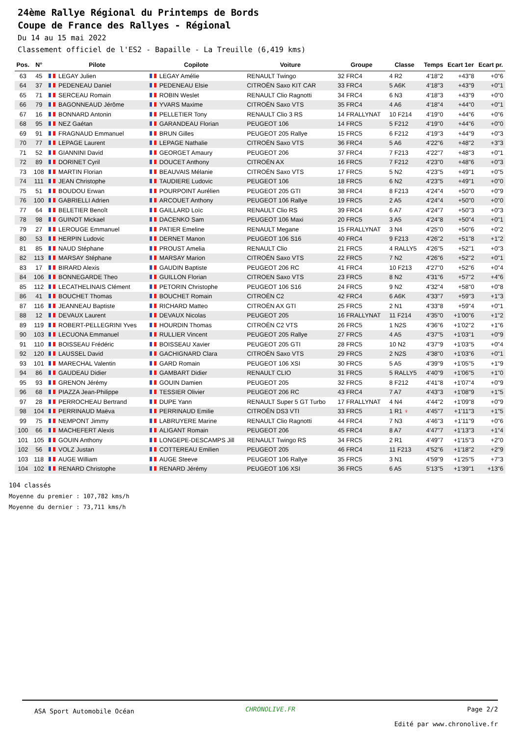24ème Rallye Régional du Printemps de Bords
Coupe de France des Rallyes - Régional
Du 14 au 15 mai 2022
Classement officiel de l'ES2 - Bapaille - La Treuille (6,419 kms)
| Pos. | N° | Pilote | Copilote | Voiture | Groupe | Classe | Temps | Ecart 1er | Ecart pr. |
| --- | --- | --- | --- | --- | --- | --- | --- | --- | --- |
| 63 | 45 | LEGAY Julien | LEGAY Amélie | RENAULT Twingo | 32 FRC4 | 4 R2 | 4'18"2 | +43"8 | +0"6 |
| 64 | 37 | PEDENEAU Daniel | PEDENEAU Elsie | CITROËN Saxo KIT CAR | 33 FRC4 | 5 A6K | 4'18"3 | +43"9 | +0"1 |
| 65 | 71 | SERCEAU Romain | ROBIN Weslet | RENAULT Clio Ragnotti | 34 FRC4 | 6 N3 | 4'18"3 | +43"9 | +0"0 |
| 66 | 79 | BAGONNEAUD Jérôme | YVARS Maxime | CITROËN Saxo VTS | 35 FRC4 | 4 A6 | 4'18"4 | +44"0 | +0"1 |
| 67 | 16 | BONNARD Antonin | PELLETIER Tony | RENAULT Clio 3 RS | 14 FRALLYNAT | 10 F214 | 4'19"0 | +44"6 | +0"6 |
| 68 | 95 | NEZ Gaétan | GARANDEAU Florian | PEUGEOT 106 | 14 FRC5 | 5 F212 | 4'19"0 | +44"6 | +0"0 |
| 69 | 91 | FRAGNAUD Emmanuel | BRUN Gilles | PEUGEOT 205 Rallye | 15 FRC5 | 6 F212 | 4'19"3 | +44"9 | +0"3 |
| 70 | 77 | LEPAGE Laurent | LEPAGE Nathalie | CITROËN Saxo VTS | 36 FRC4 | 5 A6 | 4'22"6 | +48"2 | +3"3 |
| 71 | 52 | GIANNINI David | GEORGET Amaury | PEUGEOT 206 | 37 FRC4 | 7 F213 | 4'22"7 | +48"3 | +0"1 |
| 72 | 89 | DORINET Cyril | DOUCET Anthony | CITROËN AX | 16 FRC5 | 7 F212 | 4'23"0 | +48"6 | +0"3 |
| 73 | 108 | MARTIN Florian | BEAUVAIS Mélanie | CITROËN Saxo VTS | 17 FRC5 | 5 N2 | 4'23"5 | +49"1 | +0"5 |
| 74 | 111 | JEAN Christophe | TAUDIERE Ludovic | PEUGEOT 106 | 18 FRC5 | 6 N2 | 4'23"5 | +49"1 | +0"0 |
| 75 | 51 | BOUDOU Erwan | POURPOINT Aurélien | PEUGEOT 205 GTI | 38 FRC4 | 8 F213 | 4'24"4 | +50"0 | +0"9 |
| 76 | 100 | GABRIELLI Adrien | ARCOUET Anthony | PEUGEOT 106 Rallye | 19 FRC5 | 2 A5 | 4'24"4 | +50"0 | +0"0 |
| 77 | 64 | BELETIER Benoît | GAILLARD Loïc | RENAULT Clio RS | 39 FRC4 | 6 A7 | 4'24"7 | +50"3 | +0"3 |
| 78 | 98 | GUINOT Mickael | DACENKO Sam | PEUGEOT 106 Maxi | 20 FRC5 | 3 A5 | 4'24"8 | +50"4 | +0"1 |
| 79 | 27 | LEROUGE Emmanuel | PATIER Emeline | RENAULT Megane | 15 FRALLYNAT | 3 N4 | 4'25"0 | +50"6 | +0"2 |
| 80 | 53 | HERPIN Ludovic | DERNET Manon | PEUGEOT 106 S16 | 40 FRC4 | 9 F213 | 4'26"2 | +51"8 | +1"2 |
| 81 | 85 | NAUD Stéphane | PROUST Amelia | RENAULT Clio | 21 FRC5 | 4 RALLY5 | 4'26"5 | +52"1 | +0"3 |
| 82 | 113 | MARSAY Stéphane | MARSAY Marion | CITROËN Saxo VTS | 22 FRC5 | 7 N2 | 4'26"6 | +52"2 | +0"1 |
| 83 | 17 | BIRARD Alexis | GAUDIN Baptiste | PEUGEOT 206 RC | 41 FRC4 | 10 F213 | 4'27"0 | +52"6 | +0"4 |
| 84 | 106 | BONNEGARDE Theo | GUILLON Florian | CITROEN Saxo VTS | 23 FRC5 | 8 N2 | 4'31"6 | +57"2 | +4"6 |
| 85 | 112 | LECATHELINAIS Clément | PETORIN Christophe | PEUGEOT 106 S16 | 24 FRC5 | 9 N2 | 4'32"4 | +58"0 | +0"8 |
| 86 | 41 | BOUCHET Thomas | BOUCHET Romain | CITROËN C2 | 42 FRC4 | 6 A6K | 4'33"7 | +59"3 | +1"3 |
| 87 | 116 | JEANNEAU Baptiste | RICHARD Matteo | CITROËN AX GTI | 25 FRC5 | 2 N1 | 4'33"8 | +59"4 | +0"1 |
| 88 | 12 | DEVAUX Laurent | DEVAUX Nicolas | PEUGEOT 205 | 16 FRALLYNAT | 11 F214 | 4'35"0 | +1'00"6 | +1"2 |
| 89 | 119 | ROBERT-PELLEGRINI Yves | HOURDIN Thomas | CITROËN C2 VTS | 26 FRC5 | 1 N2S | 4'36"6 | +1'02"2 | +1"6 |
| 90 | 103 | LECUONA Emmanuel | RULLIER Vincent | PEUGEOT 205 Rallye | 27 FRC5 | 4 A5 | 4'37"5 | +1'03"1 | +0"9 |
| 91 | 110 | BOISSEAU Frédéric | BOISSEAU Xavier | PEUGEOT 205 GTI | 28 FRC5 | 10 N2 | 4'37"9 | +1'03"5 | +0"4 |
| 92 | 120 | LAUSSEL David | GACHIGNARD Clara | CITROËN Saxo VTS | 29 FRC5 | 2 N2S | 4'38"0 | +1'03"6 | +0"1 |
| 93 | 101 | MARECHAL Valentin | GARD Romain | PEUGEOT 106 XSI | 30 FRC5 | 5 A5 | 4'39"9 | +1'05"5 | +1"9 |
| 94 | 86 | GAUDEAU Didier | GAMBART Didier | RENAULT CLIO | 31 FRC5 | 5 RALLY5 | 4'40"9 | +1'06"5 | +1"0 |
| 95 | 93 | GRENON Jérémy | GOUIN Damien | PEUGEOT 205 | 32 FRC5 | 8 F212 | 4'41"8 | +1'07"4 | +0"9 |
| 96 | 68 | PIAZZA Jean-Philippe | TESSIER Olivier | PEUGEOT 206 RC | 43 FRC4 | 7 A7 | 4'43"3 | +1'08"9 | +1"5 |
| 97 | 28 | PERROCHEAU Bertrand | DUPE Yann | RENAULT Super 5 GT Turbo | 17 FRALLYNAT | 4 N4 | 4'44"2 | +1'09"8 | +0"9 |
| 98 | 104 | PERRINAUD Maëva | PERRINAUD Emilie | CITROËN DS3 VTI | 33 FRC5 | 1 R1 ♀ | 4'45"7 | +1'11"3 | +1"5 |
| 99 | 75 | NEMPONT Jimmy | LABRUYERE Marine | RENAULT Clio Ragnotti | 44 FRC4 | 7 N3 | 4'46"3 | +1'11"9 | +0"6 |
| 100 | 66 | MACHEFERT Alexis | ALIGANT Romain | PEUGEOT 206 | 45 FRC4 | 8 A7 | 4'47"7 | +1'13"3 | +1"4 |
| 101 | 105 | GOUIN Anthony | LONGEPE-DESCAMPS Jill | RENAULT Twingo RS | 34 FRC5 | 2 R1 | 4'49"7 | +1'15"3 | +2"0 |
| 102 | 56 | VOLZ Justan | COTTEREAU Emilien | PEUGEOT 205 | 46 FRC4 | 11 F213 | 4'52"6 | +1'18"2 | +2"9 |
| 103 | 118 | AUGE William | AUGE Steeve | PEUGEOT 106 Rallye | 35 FRC5 | 3 N1 | 4'59"9 | +1'25"5 | +7"3 |
| 104 | 102 | RENARD Christophe | RENARD Jérémy | PEUGEOT 106 XSI | 36 FRC5 | 6 A5 | 5'13"5 | +1'39"1 | +13"6 |
104 classés
Moyenne du premier : 107,782 kms/h
Moyenne du dernier : 73,711 kms/h
ASA Sport Automobile Océan CHRONOLIVE.FR Page 2/2
Edité par www.chronolive.fr